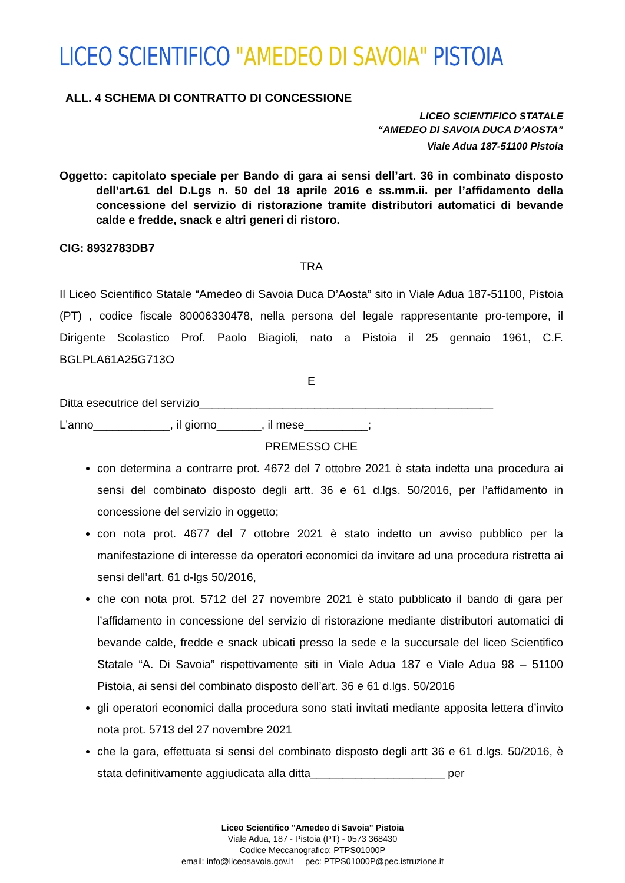LICEO SCIENTIFICO "AMEDEO DI SAVOIA" PISTOIA
ALL. 4 SCHEMA DI CONTRATTO DI CONCESSIONE
LICEO SCIENTIFICO STATALE
“AMEDEO DI SAVOIA DUCA D’AOSTA”
Viale Adua 187-51100 Pistoia
Oggetto: capitolato speciale per Bando di gara ai sensi dell’art. 36 in combinato disposto dell’art.61 del D.Lgs n. 50 del 18 aprile 2016 e ss.mm.ii. per l’affidamento della concessione del servizio di ristorazione tramite distributori automatici di bevande calde e fredde, snack e altri generi di ristoro.
CIG: 8932783DB7
TRA
Il Liceo Scientifico Statale “Amedeo di Savoia Duca D’Aosta” sito in Viale Adua 187-51100, Pistoia (PT) , codice fiscale 80006330478, nella persona del legale rappresentante pro-tempore, il Dirigente Scolastico Prof. Paolo Biagioli, nato a Pistoia il 25 gennaio 1961, C.F. BGLPLA61A25G713O
E
Ditta esecutrice del servizio______________________________________________
L’anno____________, il giorno_______, il mese__________;
PREMESSO CHE
con determina a contrarre prot. 4672 del 7 ottobre 2021 è stata indetta una procedura ai sensi del combinato disposto degli artt. 36 e 61 d.lgs. 50/2016, per l’affidamento in concessione del servizio in oggetto;
con nota prot. 4677 del 7 ottobre 2021 è stato indetto un avviso pubblico per la manifestazione di interesse da operatori economici da invitare ad una procedura ristretta ai sensi dell’art. 61 d-lgs 50/2016,
che con nota prot. 5712 del 27 novembre 2021 è stato pubblicato il bando di gara per l’affidamento in concessione del servizio di ristorazione mediante distributori automatici di bevande calde, fredde e snack ubicati presso la sede e la succursale del liceo Scientifico Statale “A. Di Savoia” rispettivamente siti in Viale Adua 187 e Viale Adua 98 – 51100 Pistoia, ai sensi del combinato disposto dell’art. 36 e 61 d.lgs. 50/2016
gli operatori economici dalla procedura sono stati invitati mediante apposita lettera d’invito nota prot. 5713 del 27 novembre 2021
che la gara, effettuata si sensi del combinato disposto degli artt 36 e 61 d.lgs. 50/2016, è stata definitivamente aggiudicata alla ditta_____________________ per
Liceo Scientifico "Amedeo di Savoia" Pistoia
Viale Adua, 187 - Pistoia (PT) - 0573 368430
Codice Meccanografico: PTPS01000P
email: info@liceosavoia.gov.it pec: PTPS01000P@pec.istruzione.it